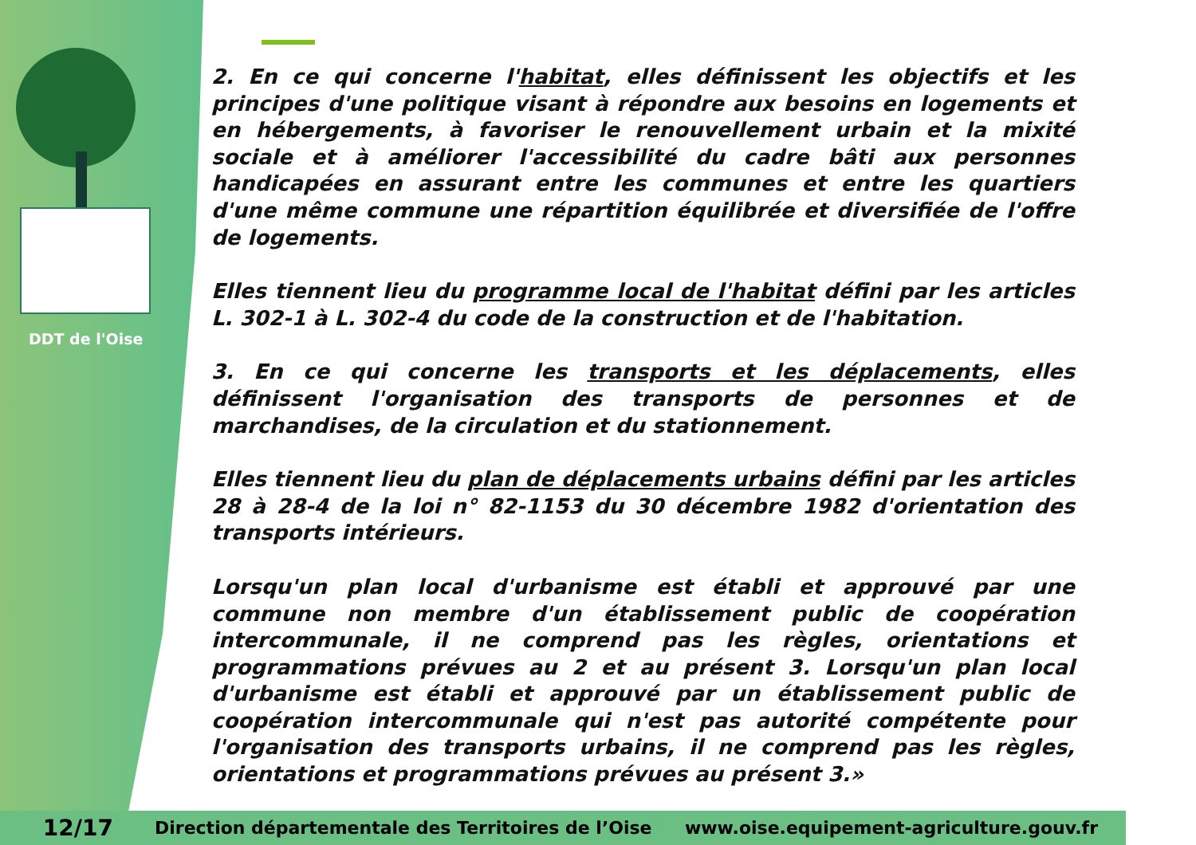DDT de l'Oise
2. En ce qui concerne l'habitat, elles définissent les objectifs et les principes d'une politique visant à répondre aux besoins en logements et en hébergements, à favoriser le renouvellement urbain et la mixité sociale et à améliorer l'accessibilité du cadre bâti aux personnes handicapées en assurant entre les communes et entre les quartiers d'une même commune une répartition équilibrée et diversifiée de l'offre de logements.
Elles tiennent lieu du programme local de l'habitat défini par les articles L. 302-1 à L. 302-4 du code de la construction et de l'habitation.
3. En ce qui concerne les transports et les déplacements, elles définissent l'organisation des transports de personnes et de marchandises, de la circulation et du stationnement.
Elles tiennent lieu du plan de déplacements urbains défini par les articles 28 à 28-4 de la loi n° 82-1153 du 30 décembre 1982 d'orientation des transports intérieurs.
Lorsqu'un plan local d'urbanisme est établi et approuvé par une commune non membre d'un établissement public de coopération intercommunale, il ne comprend pas les règles, orientations et programmations prévues au 2 et au présent 3. Lorsqu'un plan local d'urbanisme est établi et approuvé par un établissement public de coopération intercommunale qui n'est pas autorité compétente pour l'organisation des transports urbains, il ne comprend pas les règles, orientations et programmations prévues au présent 3.»
12/17 Direction départementale des Territoires de l’Oise www.oise.equipement-agriculture.gouv.fr